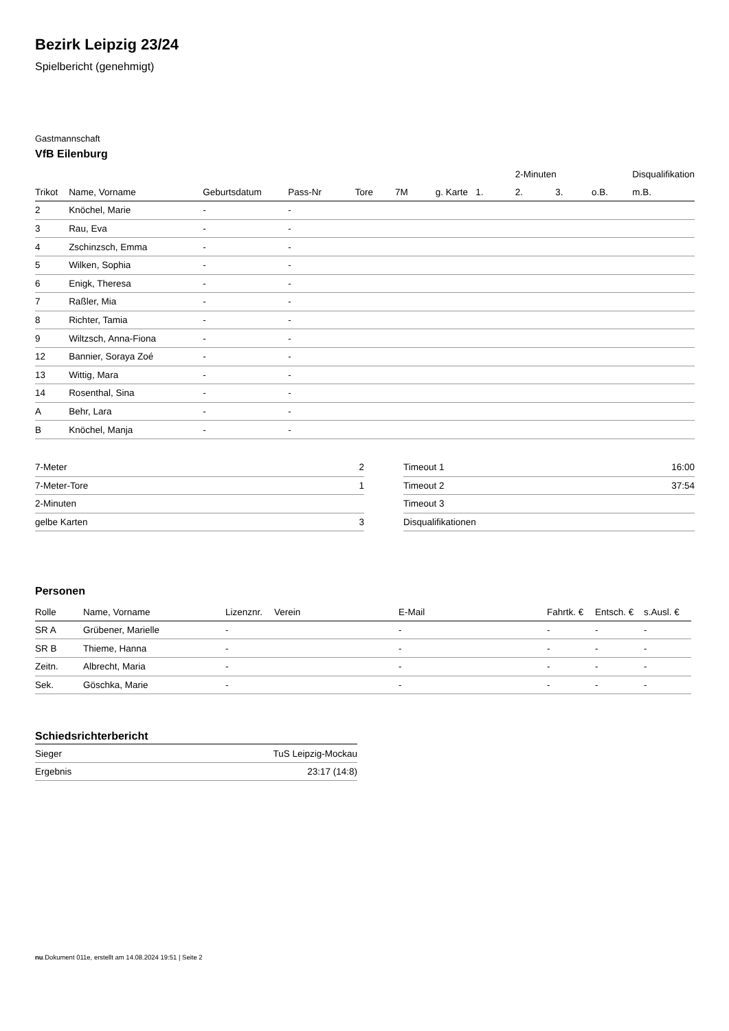Bezirk Leipzig 23/24
Spielbericht (genehmigt)
Gastmannschaft
VfB Eilenburg
| | | | | | | | | 2-Minuten | | | Disqualifikation |
| --- | --- | --- | --- | --- | --- | --- | --- | --- | --- | --- | --- |
| Trikot | Name, Vorname | Geburtsdatum | Pass-Nr | Tore | 7M | g. Karte | 1. | 2. | 3. | o.B. | m.B. |
| 2 | Knöchel, Marie | - | - | | | | | | | | |
| 3 | Rau, Eva | - | - | | | | | | | | |
| 4 | Zschinzsch, Emma | - | - | | | | | | | | |
| 5 | Wilken, Sophia | - | - | | | | | | | | |
| 6 | Enigk, Theresa | - | - | | | | | | | | |
| 7 | Raßler, Mia | - | - | | | | | | | | |
| 8 | Richter, Tamia | - | - | | | | | | | | |
| 9 | Wiltzsch, Anna-Fiona | - | - | | | | | | | | |
| 12 | Bannier, Soraya Zoé | - | - | | | | | | | | |
| 13 | Wittig, Mara | - | - | | | | | | | | |
| 14 | Rosenthal, Sina | - | - | | | | | | | | |
| A | Behr, Lara | - | - | | | | | | | | |
| B | Knöchel, Manja | - | - | | | | | | | | |
| 7-Meter | 2 |
| 7-Meter-Tore | 1 |
| 2-Minuten | |
| gelbe Karten | 3 |
| Timeout 1 | 16:00 |
| Timeout 2 | 37:54 |
| Timeout 3 | |
| Disqualifikationen | |
Personen
| Rolle | Name, Vorname | Lizenznr. | Verein | E-Mail | Fahrtk. € | Entsch. € | s.Ausl. € |
| --- | --- | --- | --- | --- | --- | --- | --- |
| SR A | Grübener, Marielle | - | | - | - | - | - |
| SR B | Thieme, Hanna | - | | - | - | - | - |
| Zeitn. | Albrecht, Maria | - | | - | - | - | - |
| Sek. | Göschka, Marie | - | | - | - | - | - |
Schiedsrichterbericht
| Sieger | TuS Leipzig-Mockau |
| Ergebnis | 23:17 (14:8) |
nu.Dokument 011e, erstellt am 14.08.2024 19:51 | Seite 2